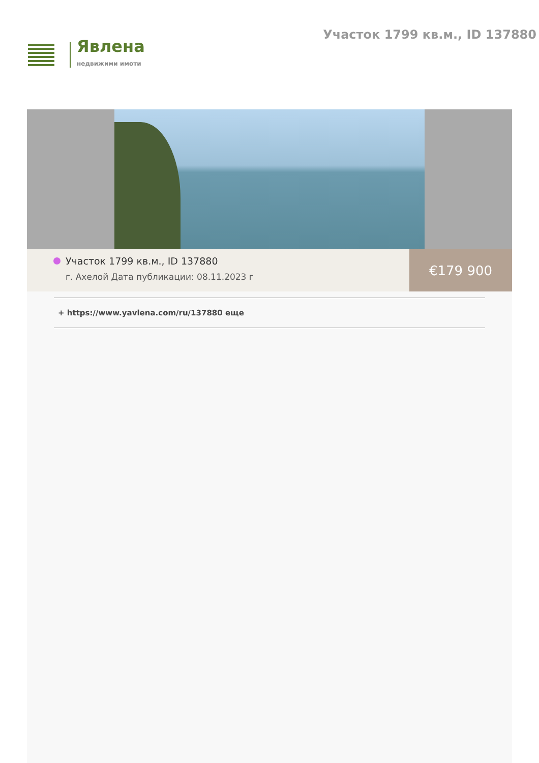Явлена
недвижими имоти
Участок 1799 кв.м., ID 137880
Участок 1799 кв.м., ID 137880
г. Ахелой Дата публикации: 08.11.2023 г
€179 900
+ https://www.yavlena.com/ru/137880 еще